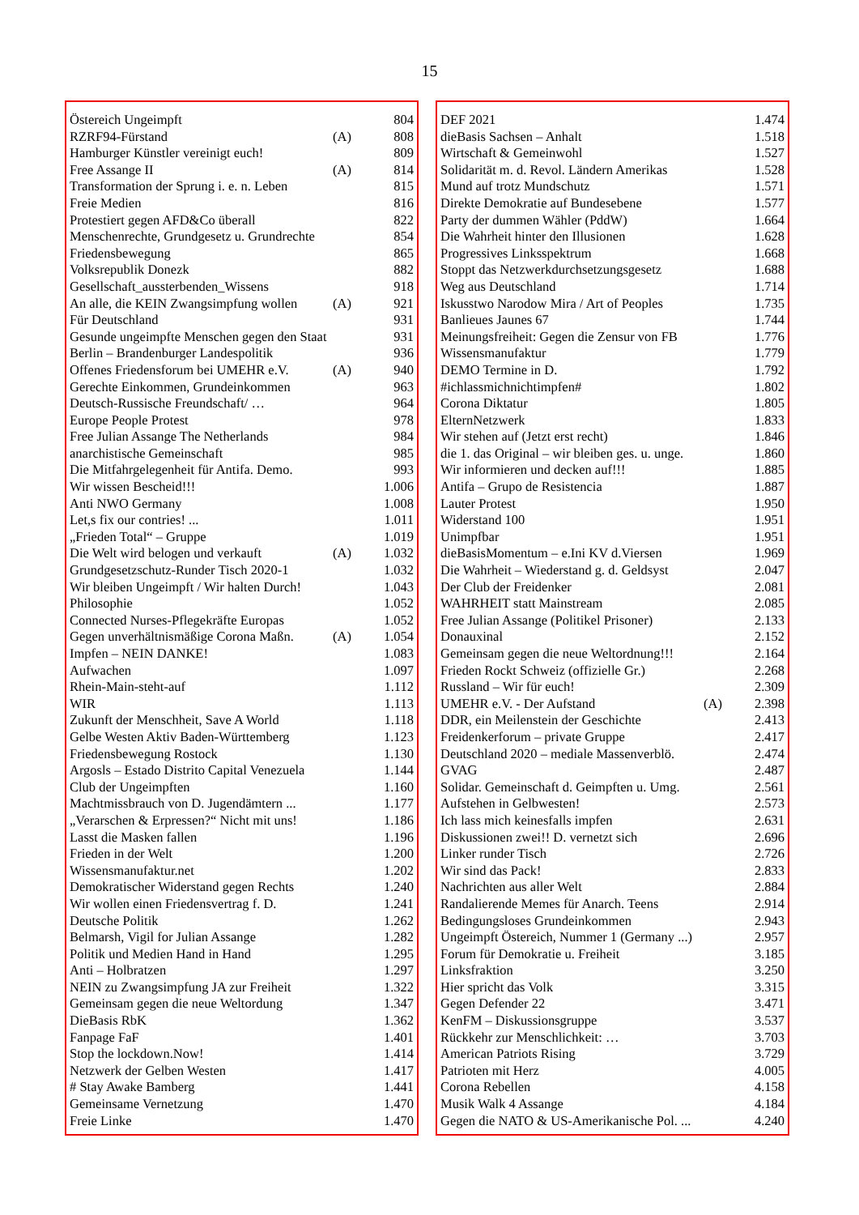15
| Östereich Ungeimpft | | 804 |
| RZRF94-Fürstand | (A) | 808 |
| Hamburger Künstler vereinigt euch! | | 809 |
| Free Assange II | (A) | 814 |
| Transformation der Sprung i. e. n. Leben | | 815 |
| Freie Medien | | 816 |
| Protestiert gegen AFD&Co überall | | 822 |
| Menschenrechte, Grundgesetz u. Grundrechte | | 854 |
| Friedensbewegung | | 865 |
| Volksrepublik Donezk | | 882 |
| Gesellschaft_aussterbenden_Wissens | | 918 |
| An alle, die KEIN Zwangsimpfung wollen | (A) | 921 |
| Für Deutschland | | 931 |
| Gesunde ungeimpfte Menschen gegen den Staat | | 931 |
| Berlin – Brandenburger Landespolitik | | 936 |
| Offenes Friedensforum bei UMEHR e.V. | (A) | 940 |
| Gerechte Einkommen, Grundeinkommen | | 963 |
| Deutsch-Russische Freundschaft/ … | | 964 |
| Europe People Protest | | 978 |
| Free Julian Assange The Netherlands | | 984 |
| anarchistische Gemeinschaft | | 985 |
| Die Mitfahrgelegenheit für Antifa. Demo. | | 993 |
| Wir wissen Bescheid!!! | | 1.006 |
| Anti NWO Germany | | 1.008 |
| Let,s fix our contries! ... | | 1.011 |
| „Frieden Total“ – Gruppe | | 1.019 |
| Die Welt wird belogen und verkauft | (A) | 1.032 |
| Grundgesetzschutz-Runder Tisch 2020-1 | | 1.032 |
| Wir bleiben Ungeimpft / Wir halten Durch! | | 1.043 |
| Philosophie | | 1.052 |
| Connected Nurses-Pflegekräfte Europas | | 1.052 |
| Gegen unverhältnismäßige Corona Maßn. | (A) | 1.054 |
| Impfen – NEIN DANKE! | | 1.083 |
| Aufwachen | | 1.097 |
| Rhein-Main-steht-auf | | 1.112 |
| WIR | | 1.113 |
| Zukunft der Menschheit, Save A World | | 1.118 |
| Gelbe Westen Aktiv Baden-Württemberg | | 1.123 |
| Friedensbewegung Rostock | | 1.130 |
| Argosls – Estado Distrito Capital Venezuela | | 1.144 |
| Club der Ungeimpften | | 1.160 |
| Machtmissbrauch von D. Jugendämtern ... | | 1.177 |
| „Verarschen & Erpressen?“ Nicht mit uns! | | 1.186 |
| Lasst die Masken fallen | | 1.196 |
| Frieden in der Welt | | 1.200 |
| Wissensmanufaktur.net | | 1.202 |
| Demokratischer Widerstand gegen Rechts | | 1.240 |
| Wir wollen einen Friedensvertrag f. D. | | 1.241 |
| Deutsche Politik | | 1.262 |
| Belmarsh, Vigil for Julian Assange | | 1.282 |
| Politik und Medien Hand in Hand | | 1.295 |
| Anti – Holbratzen | | 1.297 |
| NEIN zu Zwangsimpfung JA zur Freiheit | | 1.322 |
| Gemeinsam gegen die neue Weltordung | | 1.347 |
| DieBasis RbK | | 1.362 |
| Fanpage FaF | | 1.401 |
| Stop the lockdown.Now! | | 1.414 |
| Netzwerk der Gelben Westen | | 1.417 |
| # Stay Awake Bamberg | | 1.441 |
| Gemeinsame Vernetzung | | 1.470 |
| Freie Linke | | 1.470 |
| DEF 2021 | | 1.474 |
| dieBasis Sachsen – Anhalt | | 1.518 |
| Wirtschaft & Gemeinwohl | | 1.527 |
| Solidarität m. d. Revol. Ländern Amerikas | | 1.528 |
| Mund auf trotz Mundschutz | | 1.571 |
| Direkte Demokratie auf Bundesebene | | 1.577 |
| Party der dummen Wähler (PddW) | | 1.664 |
| Die Wahrheit hinter den Illusionen | | 1.628 |
| Progressives Linksspektrum | | 1.668 |
| Stoppt das Netzwerkdurchsetzungsgesetz | | 1.688 |
| Weg aus Deutschland | | 1.714 |
| Iskusstwo Narodow Mira / Art of Peoples | | 1.735 |
| Banlieues Jaunes 67 | | 1.744 |
| Meinungsfreiheit: Gegen die Zensur von FB | | 1.776 |
| Wissensmanufaktur | | 1.779 |
| DEMO Termine in D. | | 1.792 |
| #ichlassmichnichtimpfen# | | 1.802 |
| Corona Diktatur | | 1.805 |
| ElternNetzwerk | | 1.833 |
| Wir stehen auf (Jetzt erst recht) | | 1.846 |
| die 1. das Original – wir bleiben ges. u. unge. | | 1.860 |
| Wir informieren und decken auf!!! | | 1.885 |
| Antifa – Grupo de Resistencia | | 1.887 |
| Lauter Protest | | 1.950 |
| Widerstand 100 | | 1.951 |
| Unimpfbar | | 1.951 |
| dieBasisMomentum – e.Ini KV d.Viersen | | 1.969 |
| Die Wahrheit – Wiederstand g. d. Geldsyst | | 2.047 |
| Der Club der Freidenker | | 2.081 |
| WAHRHEIT statt Mainstream | | 2.085 |
| Free Julian Assange (Politikel Prisoner) | | 2.133 |
| Donauxinal | | 2.152 |
| Gemeinsam gegen die neue Weltordnung!!! | | 2.164 |
| Frieden Rockt Schweiz (offizielle Gr.) | | 2.268 |
| Russland – Wir für euch! | | 2.309 |
| UMEHR e.V. - Der Aufstand | (A) | 2.398 |
| DDR, ein Meilenstein der Geschichte | | 2.413 |
| Freidenkerforum – private Gruppe | | 2.417 |
| Deutschland 2020 – mediale Massenverblö. | | 2.474 |
| GVAG | | 2.487 |
| Solidar. Gemeinschaft d. Geimpften u. Umg. | | 2.561 |
| Aufstehen in Gelbwesten! | | 2.573 |
| Ich lass mich keinesfalls impfen | | 2.631 |
| Diskussionen zwei!! D. vernetzt sich | | 2.696 |
| Linker runder Tisch | | 2.726 |
| Wir sind das Pack! | | 2.833 |
| Nachrichten aus aller Welt | | 2.884 |
| Randalierende Memes für Anarch. Teens | | 2.914 |
| Bedingungsloses Grundeinkommen | | 2.943 |
| Ungeimpft Östereich, Nummer 1 (Germany ...) | | 2.957 |
| Forum für Demokratie u. Freiheit | | 3.185 |
| Linksfraktion | | 3.250 |
| Hier spricht das Volk | | 3.315 |
| Gegen Defender 22 | | 3.471 |
| KenFM – Diskussionsgruppe | | 3.537 |
| Rückkehr zur Menschlichkeit: … | | 3.703 |
| American Patriots Rising | | 3.729 |
| Patrioten mit Herz | | 4.005 |
| Corona Rebellen | | 4.158 |
| Musik Walk 4 Assange | | 4.184 |
| Gegen die NATO & US-Amerikanische Pol. ... | | 4.240 |